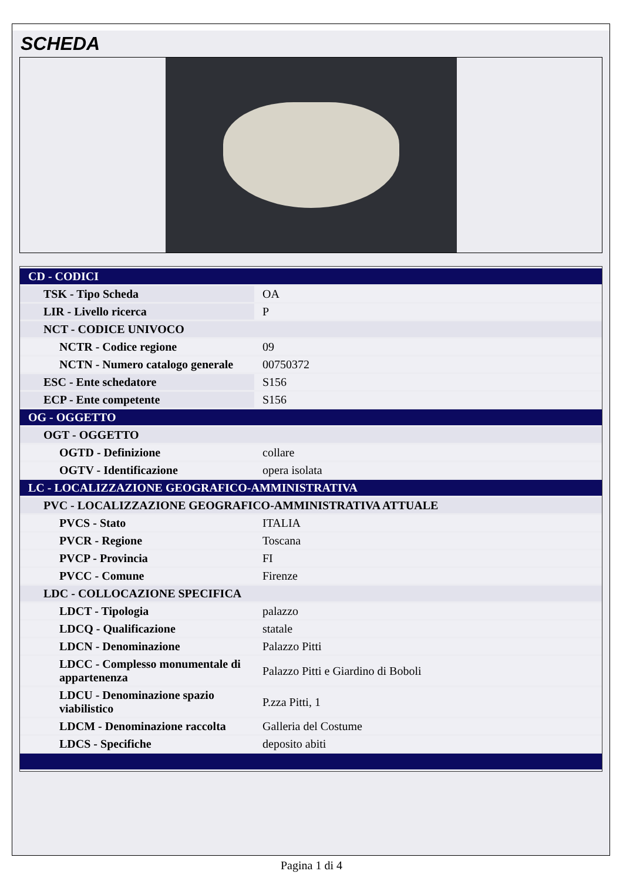SCHEDA
| CD - CODICI | |
| TSK - Tipo Scheda | OA |
| LIR - Livello ricerca | P |
| NCT - CODICE UNIVOCO | |
| NCTR - Codice regione | 09 |
| NCTN - Numero catalogo generale | 00750372 |
| ESC - Ente schedatore | S156 |
| ECP - Ente competente | S156 |
| OG - OGGETTO | |
| OGT - OGGETTO | |
| OGTD - Definizione | collare |
| OGTV - Identificazione | opera isolata |
| LC - LOCALIZZAZIONE GEOGRAFICO-AMMINISTRATIVA | |
| PVC - LOCALIZZAZIONE GEOGRAFICO-AMMINISTRATIVA ATTUALE | |
| PVCS - Stato | ITALIA |
| PVCR - Regione | Toscana |
| PVCP - Provincia | FI |
| PVCC - Comune | Firenze |
| LDC - COLLOCAZIONE SPECIFICA | |
| LDCT - Tipologia | palazzo |
| LDCQ - Qualificazione | statale |
| LDCN - Denominazione | Palazzo Pitti |
| LDCC - Complesso monumentale di appartenenza | Palazzo Pitti e Giardino di Boboli |
| LDCU - Denominazione spazio viabilistico | P.zza Pitti, 1 |
| LDCM - Denominazione raccolta | Galleria del Costume |
| LDCS - Specifiche | deposito abiti |
Pagina 1 di 4